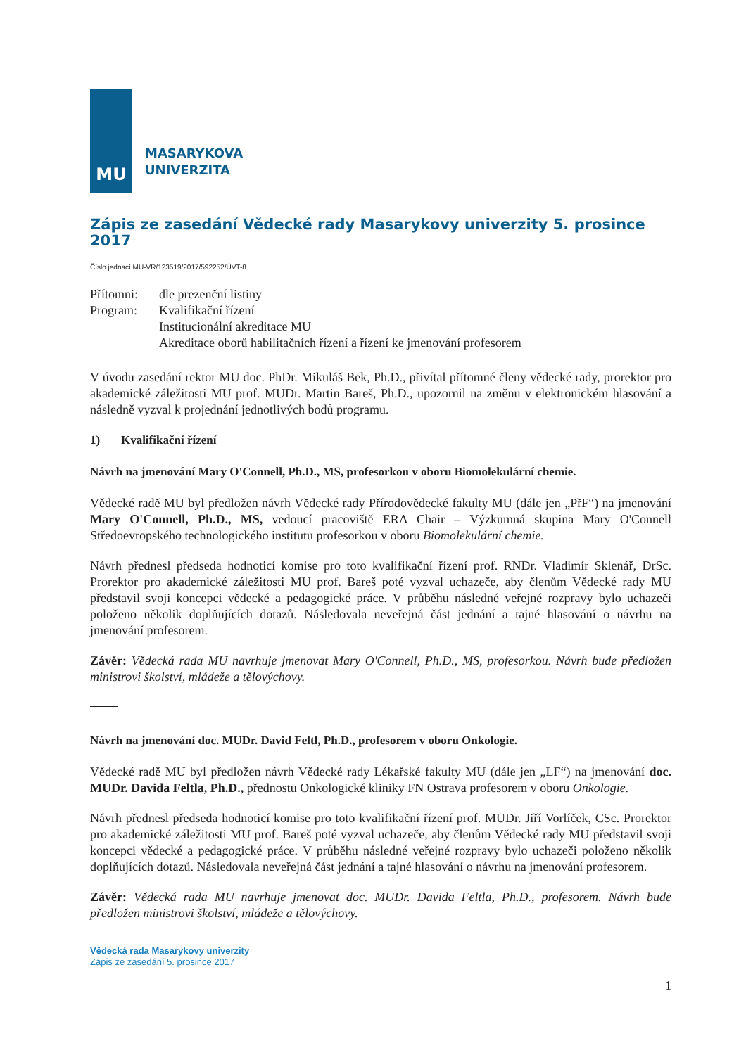MU
MASARYKOVA
UNIVERZITA
Zápis ze zasedání Vědecké rady Masarykovy univerzity 5. prosince 2017
Číslo jednací MU-VR/123519/2017/592252/ÚVT-8
Přítomni:
dle prezenční listiny
Program:
Kvalifikační řízení
Institucionální akreditace MU
Akreditace oborů habilitačních řízení a řízení ke jmenování profesorem
V úvodu zasedání rektor MU doc. PhDr. Mikuláš Bek, Ph.D., přivítal přítomné členy vědecké rady, prorektor pro akademické záležitosti MU prof. MUDr. Martin Bareš, Ph.D., upozornil na změnu v elektronickém hlasování a následně vyzval k projednání jednotlivých bodů programu.
1) Kvalifikační řízení
Návrh na jmenování Mary O'Connell, Ph.D., MS, profesorkou v oboru Biomolekulární chemie.
Vědecké radě MU byl předložen návrh Vědecké rady Přírodovědecké fakulty MU (dále jen „PřF“) na jmenování Mary O'Connell, Ph.D., MS, vedoucí pracoviště ERA Chair – Výzkumná skupina Mary O'Connell Středoevropského technologického institutu profesorkou v oboru Biomolekulární chemie.
Návrh přednesl předseda hodnoticí komise pro toto kvalifikační řízení prof. RNDr. Vladimír Sklenář, DrSc. Prorektor pro akademické záležitosti MU prof. Bareš poté vyzval uchazeče, aby členům Vědecké rady MU představil svoji koncepci vědecké a pedagogické práce. V průběhu následné veřejné rozpravy bylo uchazeči položeno několik doplňujících dotazů. Následovala neveřejná část jednání a tajné hlasování o návrhu na jmenování profesorem.
Závěr: Vědecká rada MU navrhuje jmenovat Mary O'Connell, Ph.D., MS, profesorkou. Návrh bude předložen ministrovi školství, mládeže a tělovýchovy.
Návrh na jmenování doc. MUDr. David Feltl, Ph.D., profesorem v oboru Onkologie.
Vědecké radě MU byl předložen návrh Vědecké rady Lékařské fakulty MU (dále jen „LF“) na jmenování doc. MUDr. Davida Feltla, Ph.D., přednostu Onkologické kliniky FN Ostrava profesorem v oboru Onkologie.
Návrh přednesl předseda hodnoticí komise pro toto kvalifikační řízení prof. MUDr. Jiří Vorlíček, CSc. Prorektor pro akademické záležitosti MU prof. Bareš poté vyzval uchazeče, aby členům Vědecké rady MU představil svoji koncepci vědecké a pedagogické práce. V průběhu následné veřejné rozpravy bylo uchazeči položeno několik doplňujících dotazů. Následovala neveřejná část jednání a tajné hlasování o návrhu na jmenování profesorem.
Závěr: Vědecká rada MU navrhuje jmenovat doc. MUDr. Davida Feltla, Ph.D., profesorem. Návrh bude předložen ministrovi školství, mládeže a tělovýchovy.
Vědecká rada Masarykovy univerzity
Zápis ze zasedání 5. prosince 2017
1